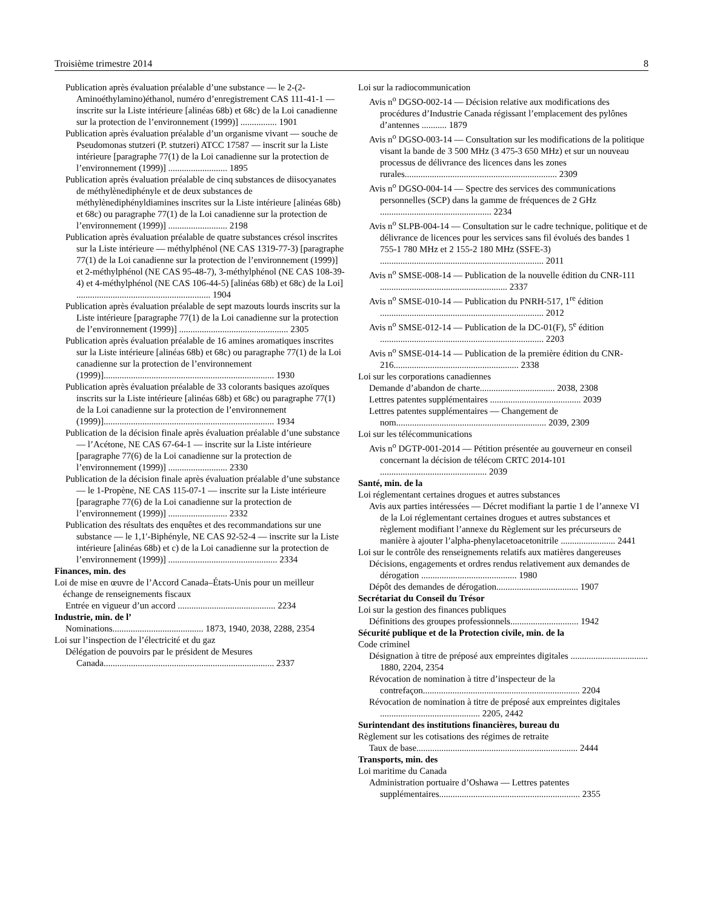Troisième trimestre 2014 8
Publication après évaluation préalable d’une substance — le 2-(2-Aminoéthylamino)éthanol, numéro d’enregistrement CAS 111-41-1 — inscrite sur la Liste intérieure [alinéas 68b) et 68c) de la Loi canadienne sur la protection de l’environnement (1999)] ................ 1901
Publication après évaluation préalable d’un organisme vivant — souche de Pseudomonas stutzeri (P. stutzeri) ATCC 17587 — inscrit sur la Liste intérieure [paragraphe 77(1) de la Loi canadienne sur la protection de l’environnement (1999)] .......................... 1895
Publication après évaluation préalable de cinq substances de diisocyanates de méthylènediphényle et de deux substances de méthylènediphényldiamines inscrites sur la Liste intérieure [alinéas 68b) et 68c) ou paragraphe 77(1) de la Loi canadienne sur la protection de l’environnement (1999)] .......................... 2198
Publication après évaluation préalable de quatre substances crésol inscrites sur la Liste intérieure — méthylphénol (NE CAS 1319-77-3) [paragraphe 77(1) de la Loi canadienne sur la protection de l’environnement (1999)] et 2-méthylphénol (NE CAS 95-48-7), 3-méthylphénol (NE CAS 108-39-4) et 4-méthylphénol (NE CAS 106-44-5) [alinéas 68b) et 68c) de la Loi] ........................................................... 1904
Publication après évaluation préalable de sept mazouts lourds inscrits sur la Liste intérieure [paragraphe 77(1) de la Loi canadienne sur la protection de l’environnement (1999)] ................................................ 2305
Publication après évaluation préalable de 16 amines aromatiques inscrites sur la Liste intérieure [alinéas 68b) et 68c) ou paragraphe 77(1) de la Loi canadienne sur la protection de l’environnement (1999)]........................................................................... 1930
Publication après évaluation préalable de 33 colorants basiques azoïques inscrits sur la Liste intérieure [alinéas 68b) et 68c) ou paragraphe 77(1) de la Loi canadienne sur la protection de l’environnement (1999)]........................................................................... 1934
Publication de la décision finale après évaluation préalable d’une substance — l’Acétone, NE CAS 67-64-1 — inscrite sur la Liste intérieure [paragraphe 77(6) de la Loi canadienne sur la protection de l’environnement (1999)] .......................... 2330
Publication de la décision finale après évaluation préalable d’une substance — le 1-Propène, NE CAS 115-07-1 — inscrite sur la Liste intérieure [paragraphe 77(6) de la Loi canadienne sur la protection de l’environnement (1999)] .......................... 2332
Publication des résultats des enquêtes et des recommandations sur une substance — le 1,1′-Biphényle, NE CAS 92-52-4 — inscrite sur la Liste intérieure [alinéas 68b) et c) de la Loi canadienne sur la protection de l’environnement (1999)] ................................................ 2334
Finances, min. des
Loi de mise en œuvre de l’Accord Canada–États-Unis pour un meilleur échange de renseignements fiscaux
Entrée en vigueur d’un accord ........................................... 2234
Industrie, min. de l’
Nominations........................................ 1873, 1940, 2038, 2288, 2354
Loi sur l’inspection de l’électricité et du gaz
Délégation de pouvoirs par le président de Mesures Canada........................................................................... 2337
Loi sur la radiocommunication
Avis n<sup>o</sup> DGSO-002-14 — Décision relative aux modifications des procédures d’Industrie Canada régissant l’emplacement des pylônes d’antennes ........... 1879
Avis n<sup>o</sup> DGSO-003-14 — Consultation sur les modifications de la politique visant la bande de 3 500 MHz (3 475-3 650 MHz) et sur un nouveau processus de délivrance des licences dans les zones rurales................................................................... 2309
Avis n<sup>o</sup> DGSO-004-14 — Spectre des services des communications personnelles (SCP) dans la gamme de fréquences de 2 GHz ................................................. 2234
Avis n<sup>o</sup> SLPB-004-14 — Consultation sur le cadre technique, politique et de délivrance de licences pour les services sans fil évolués des bandes 1 755-1 780 MHz et 2 155-2 180 MHz (SSFE-3) ........................................................................ 2011
Avis n<sup>o</sup> SMSE-008-14 — Publication de la nouvelle édition du CNR-111 ........................................................ 2337
Avis n<sup>o</sup> SMSE-010-14 — Publication du PNRH-517, 1<sup>re</sup> édition ........................................................................ 2012
Avis n<sup>o</sup> SMSE-012-14 — Publication de la DC-01(F), 5<sup>e</sup> édition ........................................................................ 2203
Avis n<sup>o</sup> SMSE-014-14 — Publication de la première édition du CNR-216....................................................... 2338
Loi sur les corporations canadiennes
Demande d’abandon de charte................................. 2038, 2308
Lettres patentes supplémentaires ........................................ 2039
Lettres patentes supplémentaires — Changement de nom.................................................................. 2039, 2309
Loi sur les télécommunications
Avis n<sup>o</sup> DGTP-001-2014 — Pétition présentée au gouverneur en conseil concernant la décision de télécom CRTC 2014-101 ............................................... 2039
Santé, min. de la
Loi réglementant certaines drogues et autres substances
Avis aux parties intéressées — Décret modifiant la partie 1 de l’annexe VI de la Loi réglementant certaines drogues et autres substances et règlement modifiant l’annexe du Règlement sur les précurseurs de manière à ajouter l’alpha-phenylacetoacetonitrile ........................ 2441
Loi sur le contrôle des renseignements relatifs aux matières dangereuses
Décisions, engagements et ordres rendus relativement aux demandes de dérogation .......................................... 1980
Dépôt des demandes de dérogation.................................... 1907
Secrétariat du Conseil du Trésor
Loi sur la gestion des finances publiques
Définitions des groupes professionnels.............................. 1942
Sécurité publique et de la Protection civile, min. de la
Code criminel
Désignation à titre de préposé aux empreintes digitales .................................. 1880, 2204, 2354
Révocation de nomination à titre d’inspecteur de la contrefaçon..................................................................... 2204
Révocation de nomination à titre de préposé aux empreintes digitales ............................................ 2205, 2442
Surintendant des institutions financières, bureau du
Règlement sur les cotisations des régimes de retraite
Taux de base....................................................................... 2444
Transports, min. des
Loi maritime du Canada
Administration portuaire d’Oshawa — Lettres patentes supplémentaires.............................................................. 2355